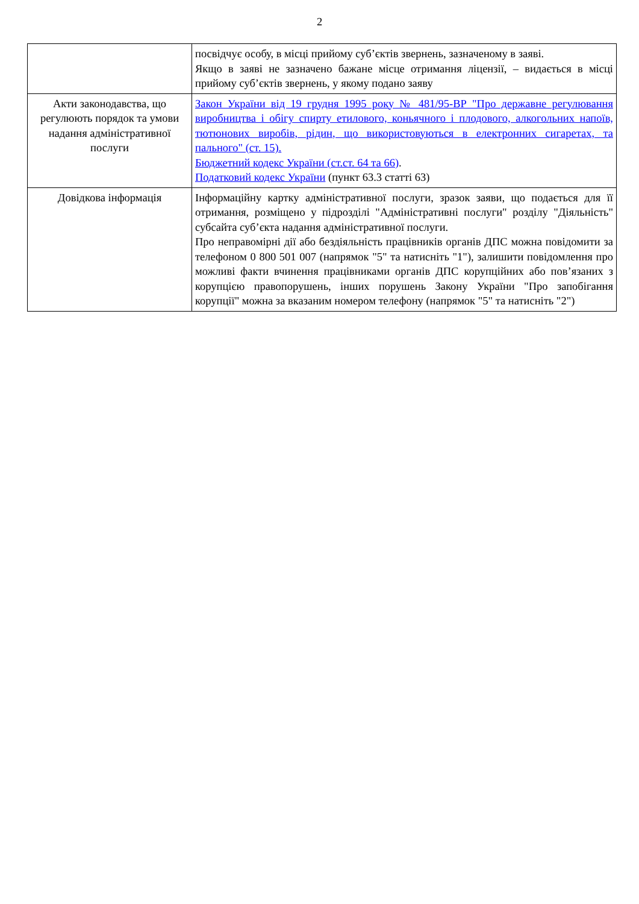2
| | посвідчує особу, в місці прийому суб’єктів звернень, зазначеному в заяві. Якщо в заяві не зазначено бажане місце отримання ліцензії, – видається в місці прийому суб’єктів звернень, у якому подано заяву |
| Акти законодавства, що регулюють порядок та умови надання адміністративної послуги | Закон України від 19 грудня 1995 року № 481/95-ВР "Про державне регулювання виробництва і обігу спирту етилового, коньячного і плодового, алкогольних напоїв, тютюнових виробів, рідин, що використовуються в електронних сигаретах, та пального" (ст. 15). Бюджетний кодекс України (ст.ст. 64 та 66) . Податковий кодекс України (пункт 63.3 статті 63) |
| Довідкова інформація | Інформаційну картку адміністративної послуги, зразок заяви, що подається для її отримання, розміщено у підрозділі "Адміністративні послуги" розділу "Діяльність" субсайта суб’єкта надання адміністративної послуги. Про неправомірні дії або бездіяльність працівників органів ДПС можна повідомити за телефоном 0 800 501 007 (напрямок "5" та натисніть "1"), залишити повідомлення про можливі факти вчинення працівниками органів ДПС корупційних або пов’язаних з корупцією правопорушень, інших порушень Закону України "Про запобігання корупції" можна за вказаним номером телефону (напрямок "5" та натисніть "2") |